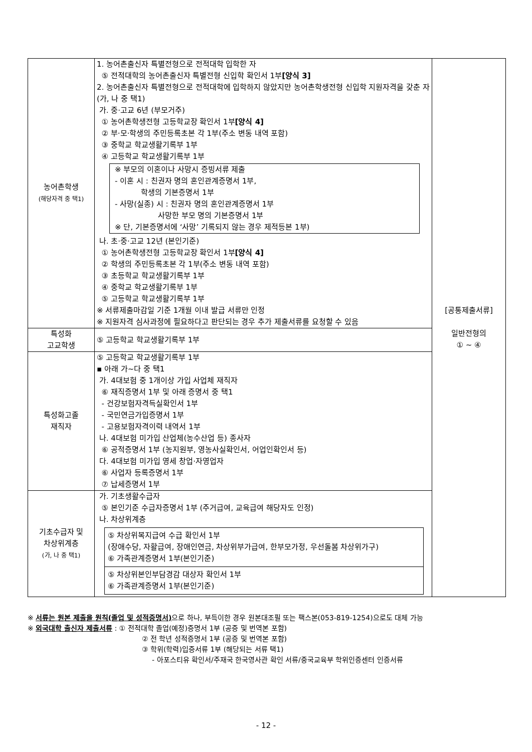| 농어촌학생 (해당자격 중 택1) | 1. 농어촌출신자 특별전형으로 전적대학 입학한 자 ⑤ 전적대학의 농어촌출신자 특별전형 신입학 확인서 1부 [양식 3] 2. 농어촌출신자 특별전형으로 전적대학에 입학하지 않았지만 농어촌학생전형 신입학 지원자격을 갖춘 자 (가, 나 중 택1) 가. 중·고교 6년 (부모거주) ① 농어촌학생전형 고등학교장 확인서 1부 [양식 4] ② 부·모·학생의 주민등록초본 각 1부(주소 변동 내역 포함) ③ 중학교 학교생활기록부 1부 ④ 고등학교 학교생활기록부 1부 ※ 부모의 이혼이나 사망시 증빙서류 제출 - 이혼 시 : 친권자 명의 혼인관계증명서 1부, 학생의 기본증명서 1부 - 사망(실종) 시 : 친권자 명의 혼인관계증명서 1부 사망한 부모 명의 기본증명서 1부 ※ 단, 기본증명서에 ‘사망’ 기록되지 않는 경우 제적등본 1부) 나. 초·중·고교 12년 (본인기준) ① 농어촌학생전형 고등학교장 확인서 1부 [양식 4] ② 학생의 주민등록초본 각 1부(주소 변동 내역 포함) ③ 초등학교 학교생활기록부 1부 ④ 중학교 학교생활기록부 1부 ⑤ 고등학교 학교생활기록부 1부 ※ 서류제출마감일 기준 1개월 이내 발급 서류만 인정 ※ 지원자격 심사과정에 필요하다고 판단되는 경우 추가 제출서류를 요청할 수 있음 | [공통제출서류] 일반전형의 ① ~ ④ |
| 특성화 고교학생 | ⑤ 고등학교 학교생활기록부 1부 | |
| 특성화고졸 재직자 | ⑤ 고등학교 학교생활기록부 1부 ▪ 아래 가~다 중 택1 가. 4대보험 중 1개이상 가입 사업체 재직자 ⑥ 재직증명서 1부 및 아래 증명서 중 택1 - 건강보험자격득실확인서 1부 - 국민연금가입증명서 1부 - 고용보험자격이력 내역서 1부 나. 4대보험 미가입 산업체(농수산업 등) 종사자 ⑥ 공적증명서 1부 (농지원부, 영농사실확인서, 어업인확인서 등) 다. 4대보험 미가입 영세 창업·자영업자 ⑥ 사업자 등록증명서 1부 ⑦ 납세증명서 1부 | |
| 기초수급자 및 차상위계층 (가, 나 중 택1) | 가. 기초생활수급자 ⑤ 본인기준 수급자증명서 1부 (주거급여, 교육급여 해당자도 인정) 나. 차상위계층 ⑤ 차상위복지급여 수급 확인서 1부 (장애수당, 자활급여, 장애인연금, 차상위부가급여, 한부모가정, 우선돌봄 차상위가구) ⑥ 가족관계증명서 1부(본인기준) ⑤ 차상위본인부담경감 대상자 확인서 1부 ⑥ 가족관계증명서 1부(본인기준) | |
※ 서류는 원본 제출을 원칙(졸업 및 성적증명서) 으로 하나, 부득이한 경우 원본대조필 또는 팩스본(053-819-1254)으로도 대체 가능
※ 외국대학 출신자 제출서류 : ① 전적대학 졸업(예정)증명서 1부 (공증 및 번역본 포함)
② 전 학년 성적증명서 1부 (공증 및 번역본 포함)
③ 학위(학력)입증서류 1부 (해당되는 서류 택1)
- 아포스티유 확인서/주재국 한국영사관 확인 서류/중국교육부 학위인증센터 인증서류
- 12 -